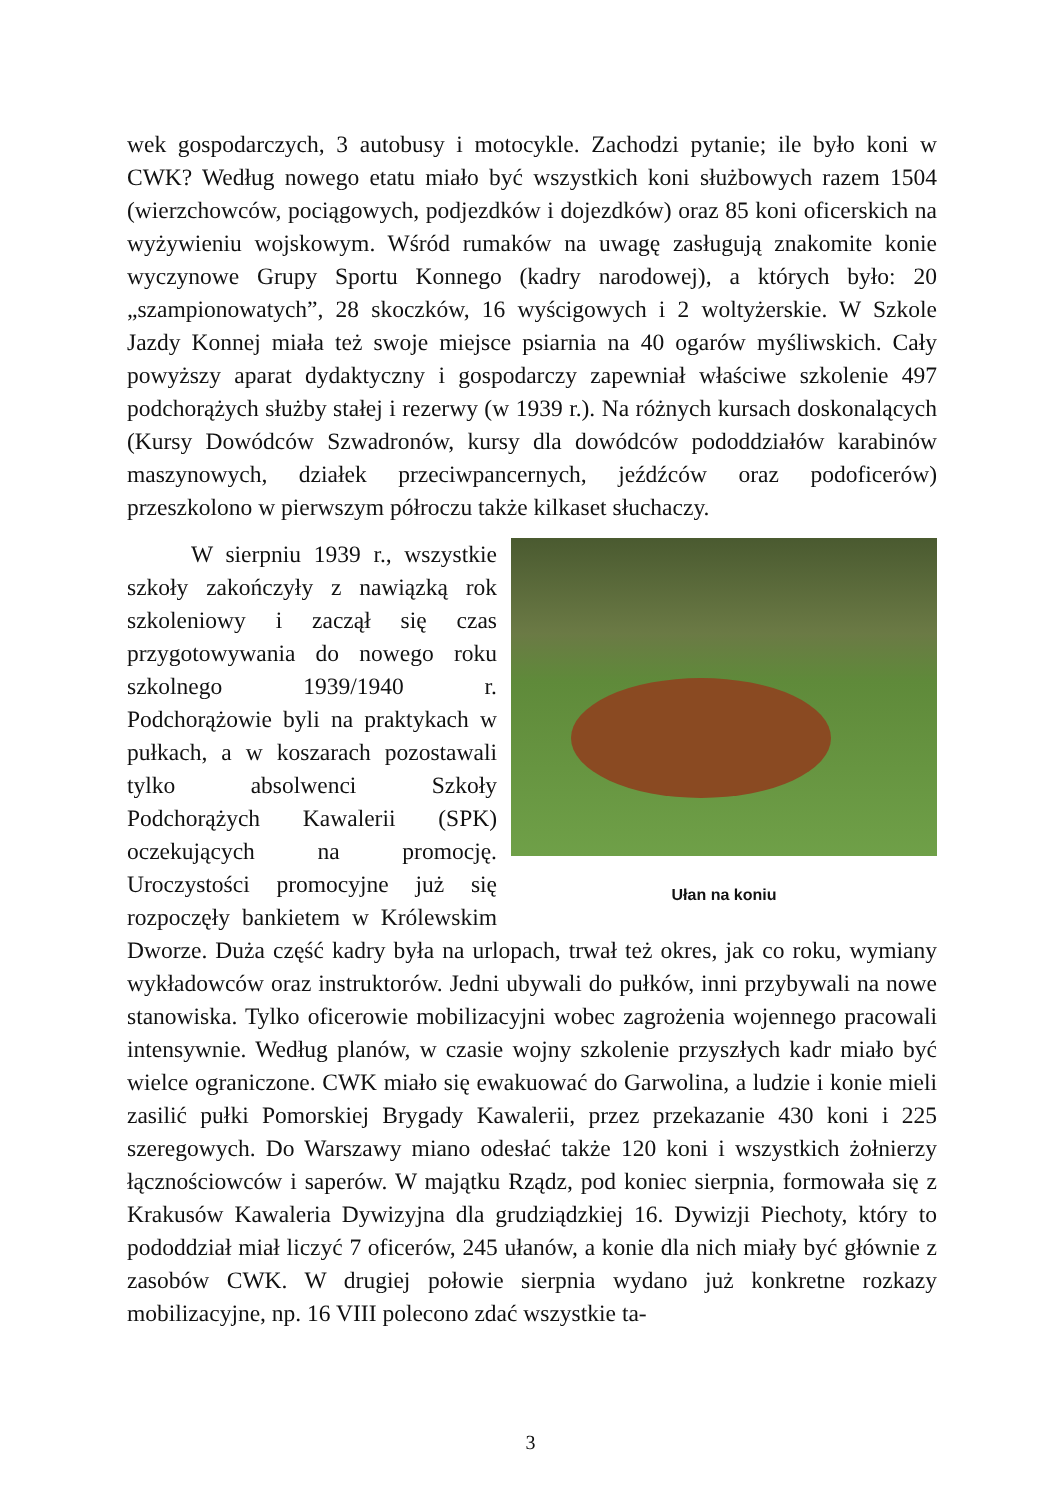wek gospodarczych, 3 autobusy i motocykle. Zachodzi pytanie; ile było koni w CWK? Według nowego etatu miało być wszystkich koni służbowych razem 1504 (wierzchowców, pociągowych, podjezdków i dojezdków) oraz 85 koni oficerskich na wyżywieniu wojskowym. Wśród rumaków na uwagę zasługują znakomite konie wyczynowe Grupy Sportu Konnego (kadry narodowej), a których było: 20 „szampionowatych”, 28 skoczków, 16 wyścigowych i 2 woltyżerskie. W Szkole Jazdy Konnej miała też swoje miejsce psiarnia na 40 ogarów myśliwskich. Cały powyższy aparat dydaktyczny i gospodarczy zapewniał właściwe szkolenie 497 podchorążych służby stałej i rezerwy (w 1939 r.). Na różnych kursach doskonalących (Kursy Dowódców Szwadronów, kursy dla dowódców pododdziałów karabinów maszynowych, działek przeciwpancernych, jeźdźców oraz podoficerów) przeszkolono w pierwszym półroczu także kilkaset słuchaczy.
Ułan na koniu
W sierpniu 1939 r., wszystkie szkoły zakończyły z nawiązką rok szkoleniowy i zaczął się czas przygotowywania do nowego roku szkolnego 1939/1940 r. Podchorążowie byli na praktykach w pułkach, a w koszarach pozostawali tylko absolwenci Szkoły Podchorążych Kawalerii (SPK) oczekujących na promocję. Uroczystości promocyjne już się rozpoczęły bankietem w Królewskim Dworze. Duża część kadry była na urlopach, trwał też okres, jak co roku, wymiany wykładowców oraz instruktorów. Jedni ubywali do pułków, inni przybywali na nowe stanowiska. Tylko oficerowie mobilizacyjni wobec zagrożenia wojennego pracowali intensywnie. Według planów, w czasie wojny szkolenie przyszłych kadr miało być wielce ograniczone. CWK miało się ewakuować do Garwolina, a ludzie i konie mieli zasilić pułki Pomorskiej Brygady Kawalerii, przez przekazanie 430 koni i 225 szeregowych. Do Warszawy miano odesłać także 120 koni i wszystkich żołnierzy łącznościowców i saperów. W majątku Rządz, pod koniec sierpnia, formowała się z Krakusów Kawaleria Dywizyjna dla grudziądzkiej 16. Dywizji Piechoty, który to pododdział miał liczyć 7 oficerów, 245 ułanów, a konie dla nich miały być głównie z zasobów CWK. W drugiej połowie sierpnia wydano już konkretne rozkazy mobilizacyjne, np. 16 VIII polecono zdać wszystkie ta-
3